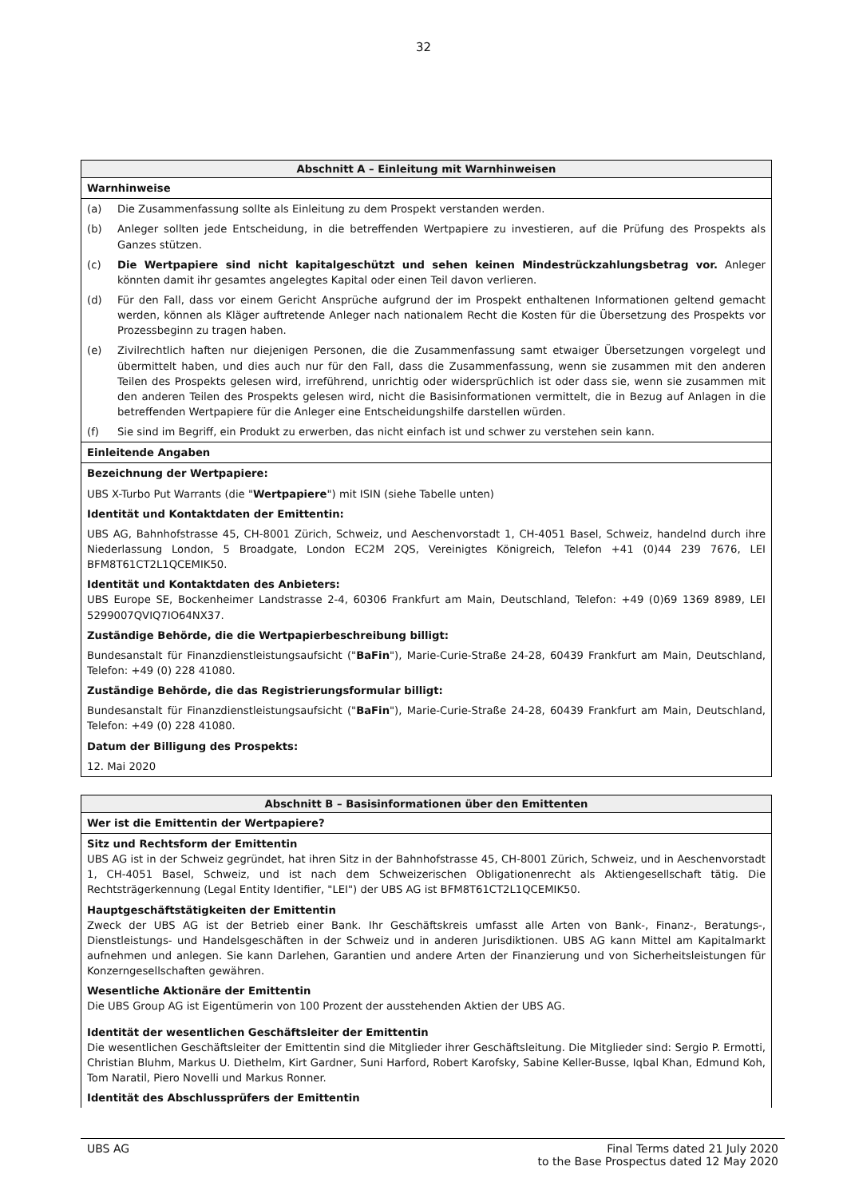32
| Abschnitt A – Einleitung mit Warnhinweisen |
| --- |
| Warnhinweise |
| (a) Die Zusammenfassung sollte als Einleitung zu dem Prospekt verstanden werden. |
| (b) Anleger sollten jede Entscheidung, in die betreffenden Wertpapiere zu investieren, auf die Prüfung des Prospekts als Ganzes stützen. |
| (c) Die Wertpapiere sind nicht kapitalgeschützt und sehen keinen Mindestrückzahlungsbetrag vor. Anleger könnten damit ihr gesamtes angelegtes Kapital oder einen Teil davon verlieren. |
| (d) Für den Fall, dass vor einem Gericht Ansprüche aufgrund der im Prospekt enthaltenen Informationen geltend gemacht werden, können als Kläger auftretende Anleger nach nationalem Recht die Kosten für die Übersetzung des Prospekts vor Prozessbeginn zu tragen haben. |
| (e) Zivilrechtlich haften nur diejenigen Personen, die die Zusammenfassung samt etwaiger Übersetzungen vorgelegt und übermittelt haben, und dies auch nur für den Fall, dass die Zusammenfassung, wenn sie zusammen mit den anderen Teilen des Prospekts gelesen wird, irreführend, unrichtig oder widersprüchlich ist oder dass sie, wenn sie zusammen mit den anderen Teilen des Prospekts gelesen wird, nicht die Basisinformationen vermittelt, die in Bezug auf Anlagen in die betreffenden Wertpapiere für die Anleger eine Entscheidungshilfe darstellen würden. |
| (f) Sie sind im Begriff, ein Produkt zu erwerben, das nicht einfach ist und schwer zu verstehen sein kann. |
| Einleitende Angaben |
| Bezeichnung der Wertpapiere: |
| UBS X-Turbo Put Warrants (die " Wertpapiere ") mit ISIN (siehe Tabelle unten) |
| Identität und Kontaktdaten der Emittentin: |
| UBS AG, Bahnhofstrasse 45, CH-8001 Zürich, Schweiz, und Aeschenvorstadt 1, CH-4051 Basel, Schweiz, handelnd durch ihre Niederlassung London, 5 Broadgate, London EC2M 2QS, Vereinigtes Königreich, Telefon +41 (0)44 239 7676, LEI BFM8T61CT2L1QCEMIK50. |
| Identität und Kontaktdaten des Anbieters: UBS Europe SE, Bockenheimer Landstrasse 2-4, 60306 Frankfurt am Main, Deutschland, Telefon: +49 (0)69 1369 8989, LEI 5299007QVIQ7IO64NX37. |
| Zuständige Behörde, die die Wertpapierbeschreibung billigt: |
| Bundesanstalt für Finanzdienstleistungsaufsicht (" BaFin "), Marie-Curie-Straße 24-28, 60439 Frankfurt am Main, Deutschland, Telefon: +49 (0) 228 41080. |
| Zuständige Behörde, die das Registrierungsformular billigt: |
| Bundesanstalt für Finanzdienstleistungsaufsicht (" BaFin "), Marie-Curie-Straße 24-28, 60439 Frankfurt am Main, Deutschland, Telefon: +49 (0) 228 41080. |
| Datum der Billigung des Prospekts: |
| 12. Mai 2020 |
| Abschnitt B – Basisinformationen über den Emittenten |
| --- |
| Wer ist die Emittentin der Wertpapiere? |
| Sitz und Rechtsform der Emittentin UBS AG ist in der Schweiz gegründet, hat ihren Sitz in der Bahnhofstrasse 45, CH-8001 Zürich, Schweiz, und in Aeschenvorstadt 1, CH-4051 Basel, Schweiz, und ist nach dem Schweizerischen Obligationenrecht als Aktiengesellschaft tätig. Die Rechtsträgerkennung (Legal Entity Identifier, "LEI") der UBS AG ist BFM8T61CT2L1QCEMIK50. |
| Hauptgeschäftstätigkeiten der Emittentin Zweck der UBS AG ist der Betrieb einer Bank. Ihr Geschäftskreis umfasst alle Arten von Bank-, Finanz-, Beratungs-, Dienstleistungs- und Handelsgeschäften in der Schweiz und in anderen Jurisdiktionen. UBS AG kann Mittel am Kapitalmarkt aufnehmen und anlegen. Sie kann Darlehen, Garantien und andere Arten der Finanzierung und von Sicherheitsleistungen für Konzerngesellschaften gewähren. |
| Wesentliche Aktionäre der Emittentin Die UBS Group AG ist Eigentümerin von 100 Prozent der ausstehenden Aktien der UBS AG. |
| Identität der wesentlichen Geschäftsleiter der Emittentin Die wesentlichen Geschäftsleiter der Emittentin sind die Mitglieder ihrer Geschäftsleitung. Die Mitglieder sind: Sergio P. Ermotti, Christian Bluhm, Markus U. Diethelm, Kirt Gardner, Suni Harford, Robert Karofsky, Sabine Keller-Busse, Iqbal Khan, Edmund Koh, Tom Naratil, Piero Novelli und Markus Ronner. |
| Identität des Abschlussprüfers der Emittentin |
UBS AG Final Terms dated 21 July 2020
to the Base Prospectus dated 12 May 2020